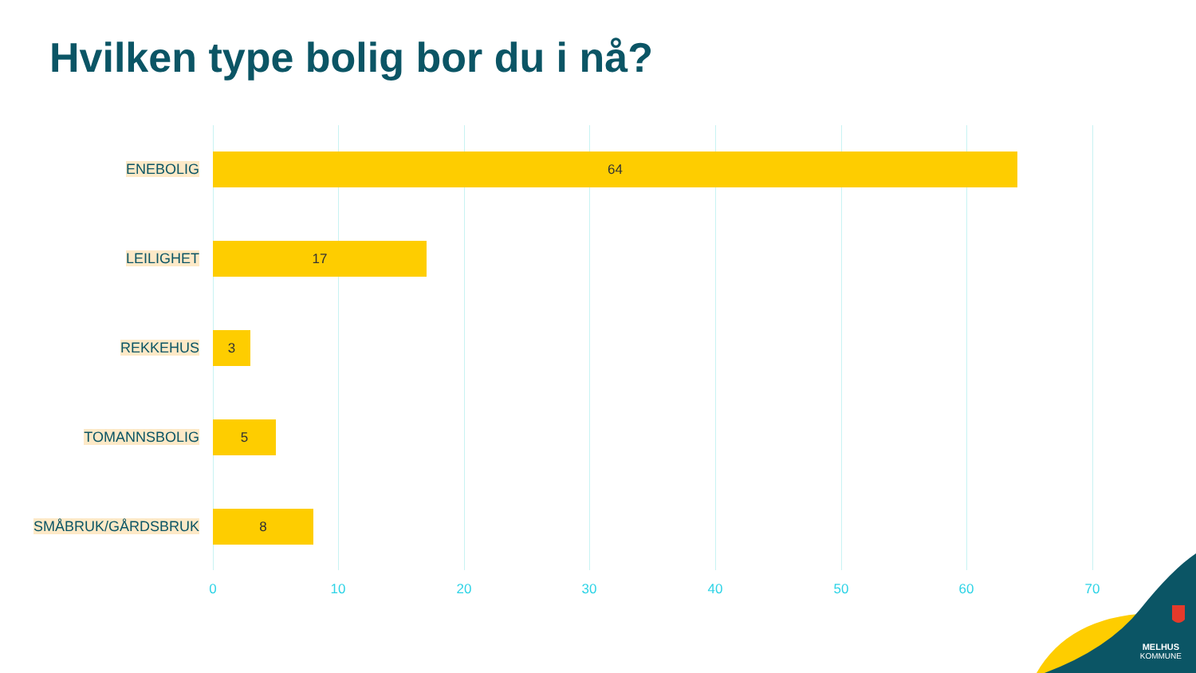Hvilken type bolig bor du i nå?
ENEBOLIG
64
LEILIGHET
17
REKKEHUS
3
TOMANNSBOLIG
5
SMÅBRUK/GÅRDSBRUK
8
0 10 20 30 40 50 60 70
MELHUS
KOMMUNE